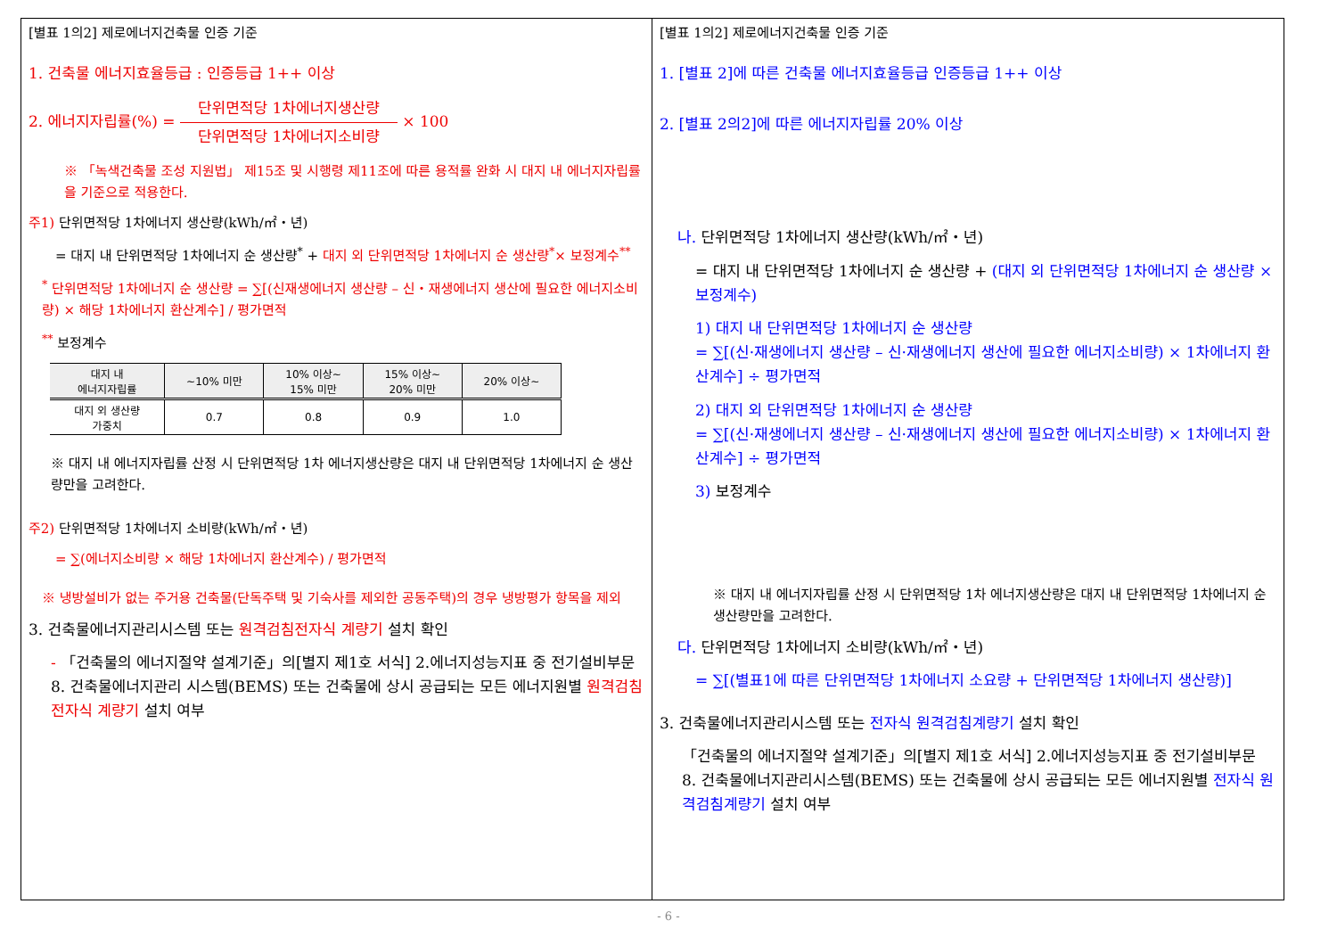[별표 1의2] 제로에너지건축물 인증 기준
1. 건축물 에너지효율등급 : 인증등급 1++ 이상
2. 에너지자립률(%) = 단위면적당 1차에너지생산량 단위면적당 1차에너지소비량 × 100
※ 「녹색건축물 조성 지원법」 제15조 및 시행령 제11조에 따른 용적률 완화 시 대지 내 에너지자립률을 기준으로 적용한다.
주1) 단위면적당 1차에너지 생산량(kWh/㎡・년)
= 대지 내 단위면적당 1차에너지 순 생산량<sup>*</sup> + 대지 외 단위면적당 1차에너지 순 생산량<sup>*</sup>× 보정계수<sup>**</sup>
<sup>*</sup> 단위면적당 1차에너지 순 생산량 = ∑[(신재생에너지 생산량 – 신・재생에너지 생산에 필요한 에너지소비량) × 해당 1차에너지 환산계수] / 평가면적
<sup>**</sup> 보정계수
| 대지 내 에너지자립률 | ~10% 미만 | 10% 이상~ 15% 미만 | 15% 이상~ 20% 미만 | 20% 이상~ |
| --- | --- | --- | --- | --- |
| 대지 외 생산량 가중치 | 0.7 | 0.8 | 0.9 | 1.0 |
※ 대지 내 에너지자립률 산정 시 단위면적당 1차 에너지생산량은 대지 내 단위면적당 1차에너지 순 생산량만을 고려한다.
주2) 단위면적당 1차에너지 소비량(kWh/㎡・년)
= ∑(에너지소비량 × 해당 1차에너지 환산계수) / 평가면적
※ 냉방설비가 없는 주거용 건축물(단독주택 및 기숙사를 제외한 공동주택)의 경우 냉방평가 항목을 제외
3. 건축물에너지관리시스템 또는 원격검침전자식 계량기 설치 확인
- 「건축물의 에너지절약 설계기준」의[별지 제1호 서식] 2.에너지성능지표 중 전기설비부문 8. 건축물에너지관리 시스템(BEMS) 또는 건축물에 상시 공급되는 모든 에너지원별 원격검침전자식 계량기 설치 여부
[별표 1의2] 제로에너지건축물 인증 기준
1. [별표 2]에 따른 건축물 에너지효율등급 인증등급 1++ 이상
2. [별표 2의2]에 따른 에너지자립률 20% 이상
나. 단위면적당 1차에너지 생산량(kWh/㎡・년)
= 대지 내 단위면적당 1차에너지 순 생산량 + (대지 외 단위면적당 1차에너지 순 생산량 × 보정계수)
1) 대지 내 단위면적당 1차에너지 순 생산량
= ∑[(신·재생에너지 생산량 – 신·재생에너지 생산에 필요한 에너지소비량) × 1차에너지 환산계수] ÷ 평가면적
2) 대지 외 단위면적당 1차에너지 순 생산량
= ∑[(신·재생에너지 생산량 – 신·재생에너지 생산에 필요한 에너지소비량) × 1차에너지 환산계수] ÷ 평가면적
3) 보정계수
※ 대지 내 에너지자립률 산정 시 단위면적당 1차 에너지생산량은 대지 내 단위면적당 1차에너지 순 생산량만을 고려한다.
다. 단위면적당 1차에너지 소비량(kWh/㎡・년)
= ∑[(별표1에 따른 단위면적당 1차에너지 소요량 + 단위면적당 1차에너지 생산량)]
3. 건축물에너지관리시스템 또는 전자식 원격검침계량기 설치 확인
「건축물의 에너지절약 설계기준」의[별지 제1호 서식] 2.에너지성능지표 중 전기설비부문 8. 건축물에너지관리시스템(BEMS) 또는 건축물에 상시 공급되는 모든 에너지원별 전자식 원격검침계량기 설치 여부
- 6 -